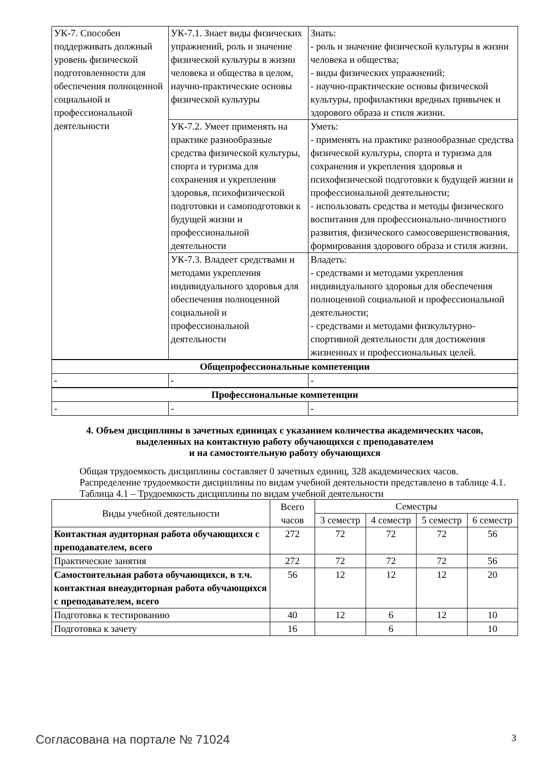| УК-7. Способен поддерживать должный уровень физической подготовленности для обеспечения полноценной социальной и профессиональной деятельности | УК-7.1. Знает виды физических упражнений, роль и значение физической культуры в жизни человека и общества в целом, научно-практические основы физической культуры | Знать: - роль и значение физической культуры в жизни человека и общества; - виды физических упражнений; - научно-практические основы физической культуры, профилактики вредных привычек и здорового образа и стиля жизни. |
| | УК-7.2. Умеет применять на практике разнообразные средства физической культуры, спорта и туризма для сохранения и укрепления здоровья, психофизической подготовки и самоподготовки к будущей жизни и профессиональной деятельности | Уметь: - применять на практике разнообразные средства физической культуры, спорта и туризма для сохранения и укрепления здоровья и психофизической подготовки к будущей жизни и профессиональной деятельности; - использовать средства и методы физического воспитания для профессионально-личностного развития, физического самосовершенствования, формирования здорового образа и стиля жизни. |
| | УК-7.3. Владеет средствами и методами укрепления индивидуального здоровья для обеспечения полноценной социальной и профессиональной деятельности | Владеть: - средствами и методами укрепления индивидуального здоровья для обеспечения полноценной социальной и профессиональной деятельности; - средствами и методами физкультурно-спортивной деятельности для достижения жизненных и профессиональных целей. |
| Общепрофессиональные компетенции | | |
| - | - | - |
| Профессиональные компетенции | | |
| - | - | - |
4. Объем дисциплины в зачетных единицах с указанием количества академических часов,
выделенных на контактную работу обучающихся с преподавателем
и на самостоятельную работу обучающихся
Общая трудоемкость дисциплины составляет 0 зачетных единиц, 328 академических часов.
Распределение трудоемкости дисциплины по видам учебной деятельности представлено в таблице 4.1.
Таблица 4.1 – Трудоемкость дисциплины по видам учебной деятельности
| Виды учебной деятельности | Всего часов | Семестры | | | |
| --- | --- | --- | --- | --- | --- |
| | | 3 семестр | 4 семестр | 5 семестр | 6 семестр |
| Контактная аудиторная работа обучающихся с преподавателем, всего | 272 | 72 | 72 | 72 | 56 |
| Практические занятия | 272 | 72 | 72 | 72 | 56 |
| Самостоятельная работа обучающихся, в т.ч. контактная внеаудиторная работа обучающихся с преподавателем, всего | 56 | 12 | 12 | 12 | 20 |
| Подготовка к тестированию | 40 | 12 | 6 | 12 | 10 |
| Подготовка к зачету | 16 | | 6 | | 10 |
Согласована на портале № 71024 3